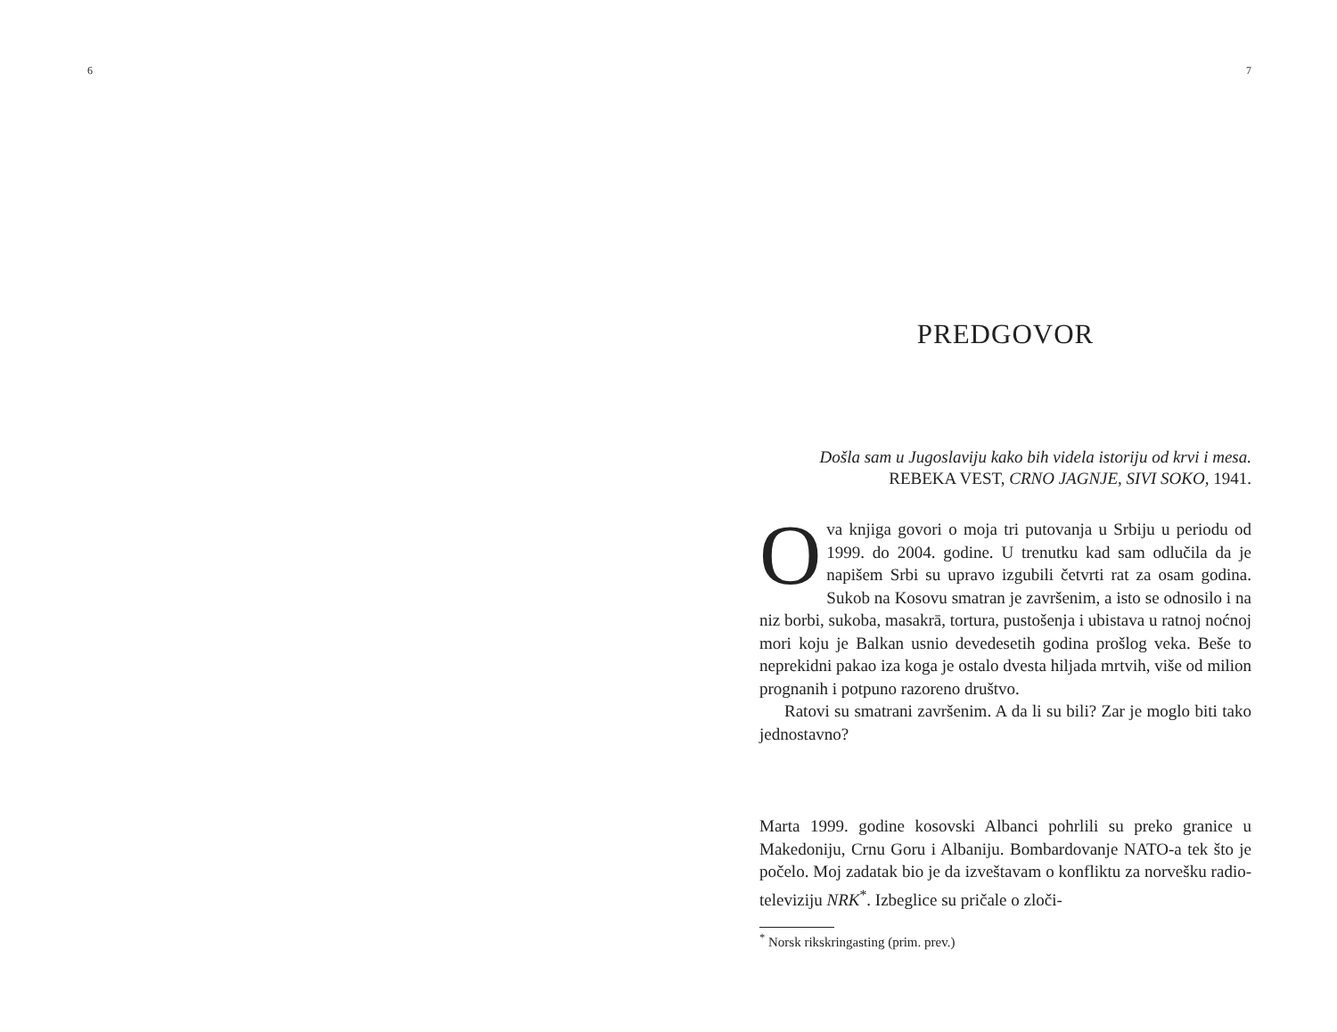6 7
PREDGOVOR
Došla sam u Jugoslaviju kako bih videla istoriju od krvi i mesa.
REBEKA VEST, CRNO JAGNJE, SIVI SOKO, 1941.
Ova knjiga govori o moja tri putovanja u Srbiju u periodu od 1999. do 2004. godine. U trenutku kad sam odlučila da je napišem Srbi su upravo izgubili četvrti rat za osam godina. Sukob na Kosovu smatran je završenim, a isto se odnosilo i na niz borbi, sukoba, masakrā, tortura, pustošenja i ubistava u ratnoj noćnoj mori koju je Balkan usnio devedesetih godina prošlog veka. Beše to neprekidni pakao iza koga je ostalo dvesta hiljada mrtvih, više od milion prognanih i potpuno razoreno društvo.
Ratovi su smatrani završenim. A da li su bili? Zar je moglo biti tako jednostavno?
Marta 1999. godine kosovski Albanci pohrlili su preko granice u Makedoniju, Crnu Goru i Albaniju. Bombardovanje NATO-a tek što je počelo. Moj zadatak bio je da izveštavam o konfliktu za norvešku radio-televiziju NRK<sup>*</sup>. Izbeglice su pričale o zloči-
<sup>*</sup> Norsk rikskringasting (prim. prev.)